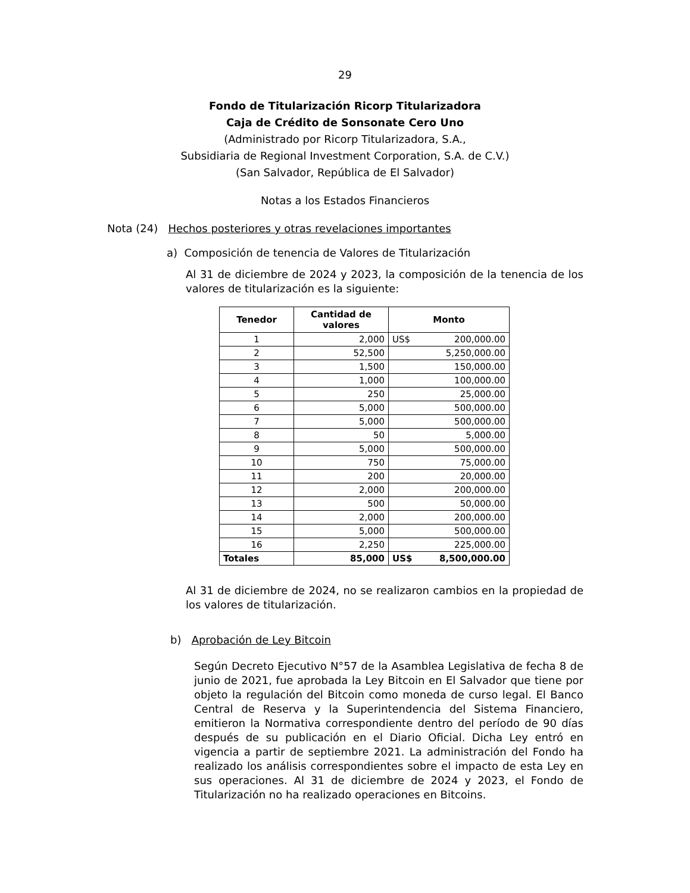29
Fondo de Titularización Ricorp Titularizadora
Caja de Crédito de Sonsonate Cero Uno
(Administrado por Ricorp Titularizadora, S.A.,
Subsidiaria de Regional Investment Corporation, S.A. de C.V.)
(San Salvador, República de El Salvador)
Notas a los Estados Financieros
Nota (24) Hechos posteriores y otras revelaciones importantes
a) Composición de tenencia de Valores de Titularización
Al 31 de diciembre de 2024 y 2023, la composición de la tenencia de los valores de titularización es la siguiente:
| Tenedor | Cantidad de valores | Monto | |
| --- | --- | --- | --- |
| 1 | 2,000 | US$ | 200,000.00 |
| 2 | 52,500 | 5,250,000.00 | |
| 3 | 1,500 | 150,000.00 | |
| 4 | 1,000 | 100,000.00 | |
| 5 | 250 | 25,000.00 | |
| 6 | 5,000 | 500,000.00 | |
| 7 | 5,000 | 500,000.00 | |
| 8 | 50 | 5,000.00 | |
| 9 | 5,000 | 500,000.00 | |
| 10 | 750 | 75,000.00 | |
| 11 | 200 | 20,000.00 | |
| 12 | 2,000 | 200,000.00 | |
| 13 | 500 | 50,000.00 | |
| 14 | 2,000 | 200,000.00 | |
| 15 | 5,000 | 500,000.00 | |
| 16 | 2,250 | 225,000.00 | |
| Totales | 85,000 | US$ | 8,500,000.00 |
Al 31 de diciembre de 2024, no se realizaron cambios en la propiedad de los valores de titularización.
b) Aprobación de Ley Bitcoin
Según Decreto Ejecutivo N°57 de la Asamblea Legislativa de fecha 8 de junio de 2021, fue aprobada la Ley Bitcoin en El Salvador que tiene por objeto la regulación del Bitcoin como moneda de curso legal. El Banco Central de Reserva y la Superintendencia del Sistema Financiero, emitieron la Normativa correspondiente dentro del período de 90 días después de su publicación en el Diario Oficial. Dicha Ley entró en vigencia a partir de septiembre 2021. La administración del Fondo ha realizado los análisis correspondientes sobre el impacto de esta Ley en sus operaciones. Al 31 de diciembre de 2024 y 2023, el Fondo de Titularización no ha realizado operaciones en Bitcoins.